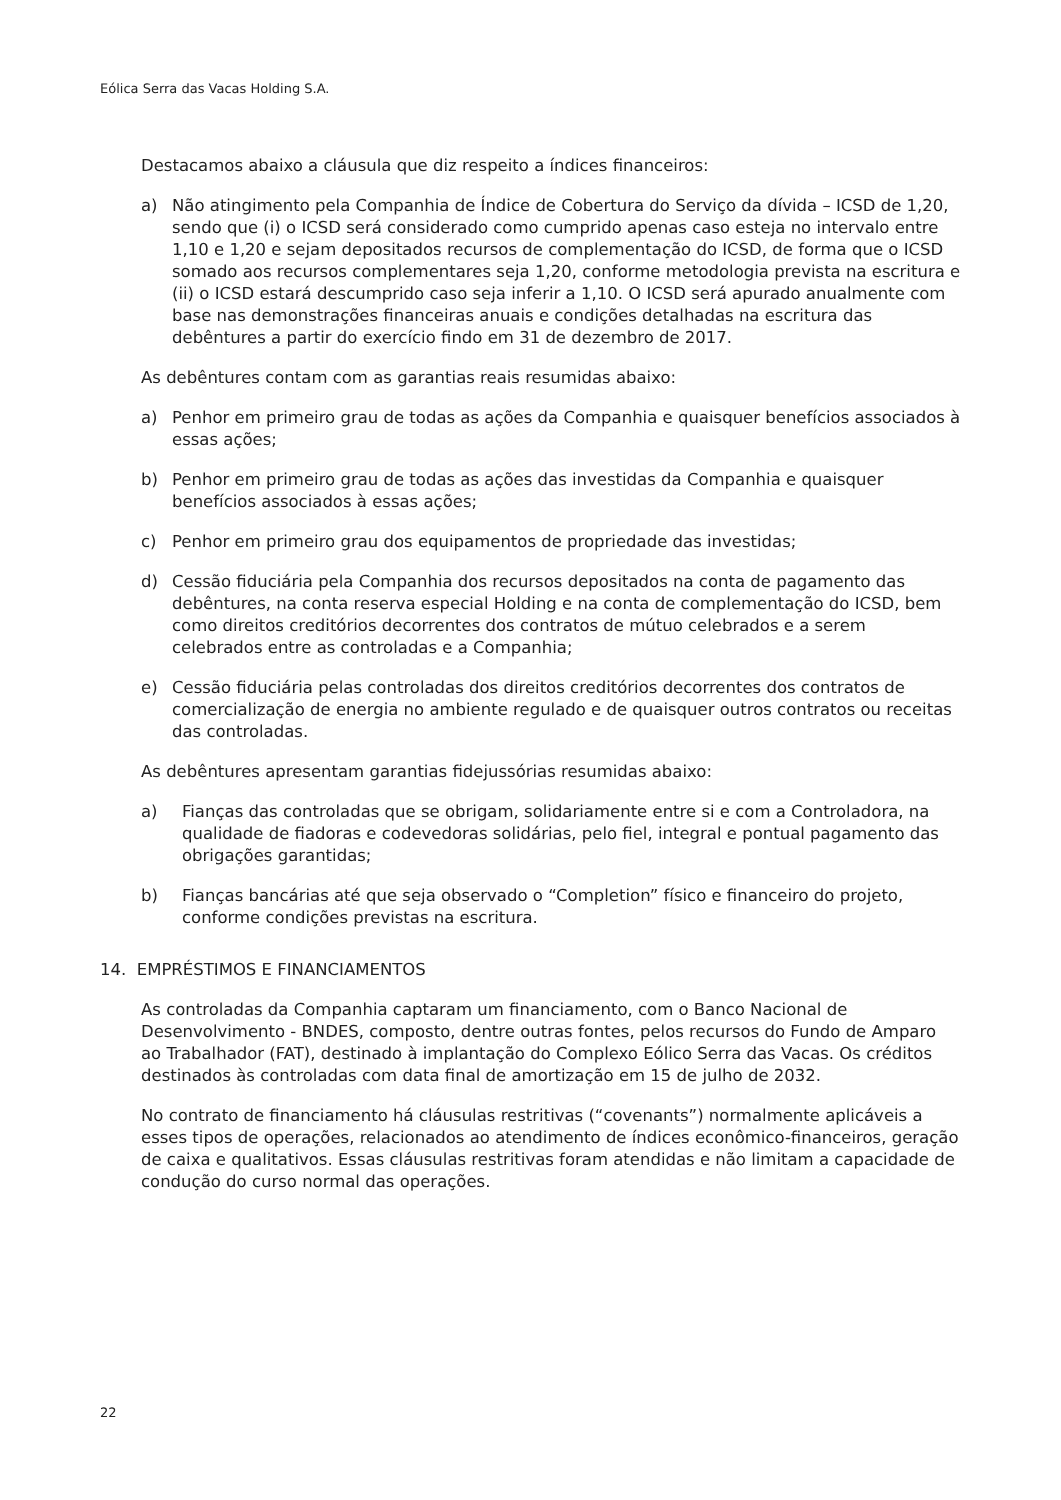Eólica Serra das Vacas Holding S.A.
Destacamos abaixo a cláusula que diz respeito a índices financeiros:
a) Não atingimento pela Companhia de Índice de Cobertura do Serviço da dívida – ICSD de 1,20, sendo que (i) o ICSD será considerado como cumprido apenas caso esteja no intervalo entre 1,10 e 1,20 e sejam depositados recursos de complementação do ICSD, de forma que o ICSD somado aos recursos complementares seja 1,20, conforme metodologia prevista na escritura e (ii) o ICSD estará descumprido caso seja inferir a 1,10. O ICSD será apurado anualmente com base nas demonstrações financeiras anuais e condições detalhadas na escritura das debêntures a partir do exercício findo em 31 de dezembro de 2017.
As debêntures contam com as garantias reais resumidas abaixo:
a) Penhor em primeiro grau de todas as ações da Companhia e quaisquer benefícios associados à essas ações;
b) Penhor em primeiro grau de todas as ações das investidas da Companhia e quaisquer benefícios associados à essas ações;
c) Penhor em primeiro grau dos equipamentos de propriedade das investidas;
d) Cessão fiduciária pela Companhia dos recursos depositados na conta de pagamento das debêntures, na conta reserva especial Holding e na conta de complementação do ICSD, bem como direitos creditórios decorrentes dos contratos de mútuo celebrados e a serem celebrados entre as controladas e a Companhia;
e) Cessão fiduciária pelas controladas dos direitos creditórios decorrentes dos contratos de comercialização de energia no ambiente regulado e de quaisquer outros contratos ou receitas das controladas.
As debêntures apresentam garantias fidejussórias resumidas abaixo:
a) Fianças das controladas que se obrigam, solidariamente entre si e com a Controladora, na qualidade de fiadoras e codevedoras solidárias, pelo fiel, integral e pontual pagamento das obrigações garantidas;
b) Fianças bancárias até que seja observado o “Completion” físico e financeiro do projeto, conforme condições previstas na escritura.
14. EMPRÉSTIMOS E FINANCIAMENTOS
As controladas da Companhia captaram um financiamento, com o Banco Nacional de Desenvolvimento - BNDES, composto, dentre outras fontes, pelos recursos do Fundo de Amparo ao Trabalhador (FAT), destinado à implantação do Complexo Eólico Serra das Vacas. Os créditos destinados às controladas com data final de amortização em 15 de julho de 2032.
No contrato de financiamento há cláusulas restritivas (“covenants”) normalmente aplicáveis a esses tipos de operações, relacionados ao atendimento de índices econômico-financeiros, geração de caixa e qualitativos. Essas cláusulas restritivas foram atendidas e não limitam a capacidade de condução do curso normal das operações.
22